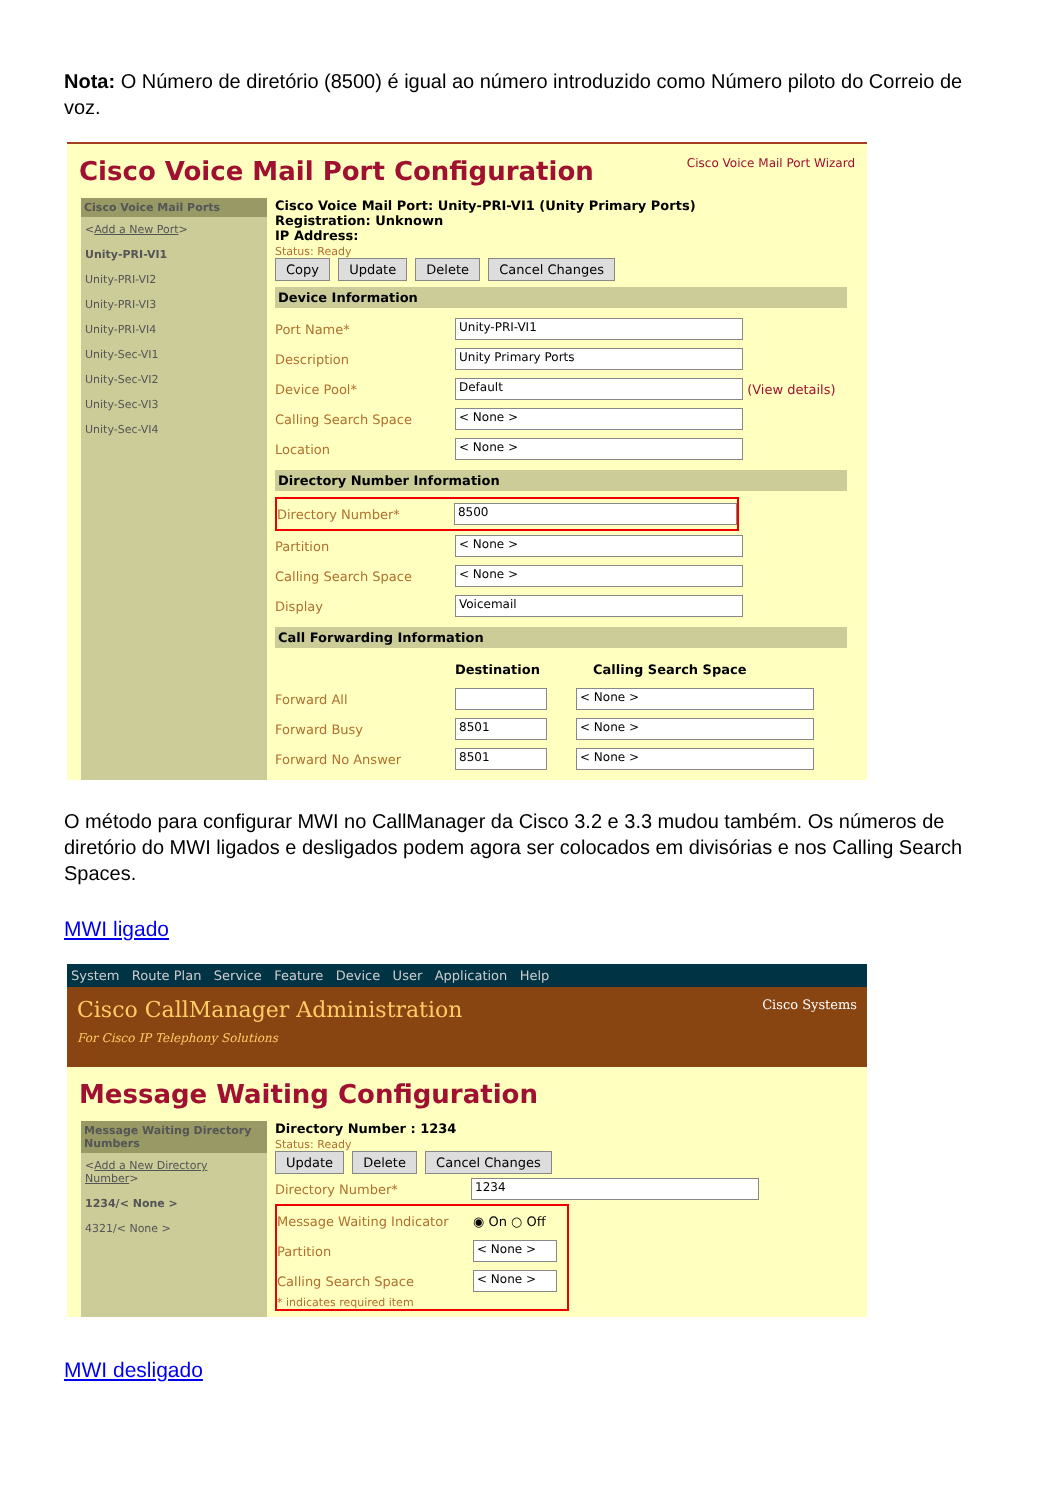Nota: O Número de diretório (8500) é igual ao número introduzido como Número piloto do Correio de voz.
Cisco Voice Mail Port Configuration Cisco Voice Mail Port Wizard
Cisco Voice Mail Ports
<Add a New Port>
Unity-PRI-VI1
Unity-PRI-VI2
Unity-PRI-VI3
Unity-PRI-VI4
Unity-Sec-VI1
Unity-Sec-VI2
Unity-Sec-VI3
Unity-Sec-VI4
Cisco Voice Mail Port: Unity-PRI-VI1 (Unity Primary Ports)
Registration: Unknown
IP Address:
Status: Ready
Copy Update Delete Cancel Changes
Device Information
Port Name* Unity-PRI-VI1
Description Unity Primary Ports
Device Pool* Default (View details)
Calling Search Space < None >
Location < None >
Directory Number Information
Directory Number* 8500
Partition < None >
Calling Search Space < None >
Display Voicemail
Call Forwarding Information
Destination Calling Search Space
Forward All < None >
Forward Busy 8501 < None >
Forward No Answer 8501 < None >
O método para configurar MWI no CallManager da Cisco 3.2 e 3.3 mudou também. Os números de diretório do MWI ligados e desligados podem agora ser colocados em divisórias e nos Calling Search Spaces.
MWI ligado
System Route Plan Service Feature Device User Application Help
Cisco CallManager Administration
For Cisco IP Telephony Solutions
Cisco Systems
Message Waiting Configuration
Message Waiting Directory Numbers
<Add a New Directory Number>
1234/< None >
4321/< None >
Directory Number : 1234
Status: Ready
Update Delete Cancel Changes
Directory Number* 1234
Message Waiting Indicator ◉ On ○ Off
Partition < None >
Calling Search Space < None >
* indicates required item
MWI desligado